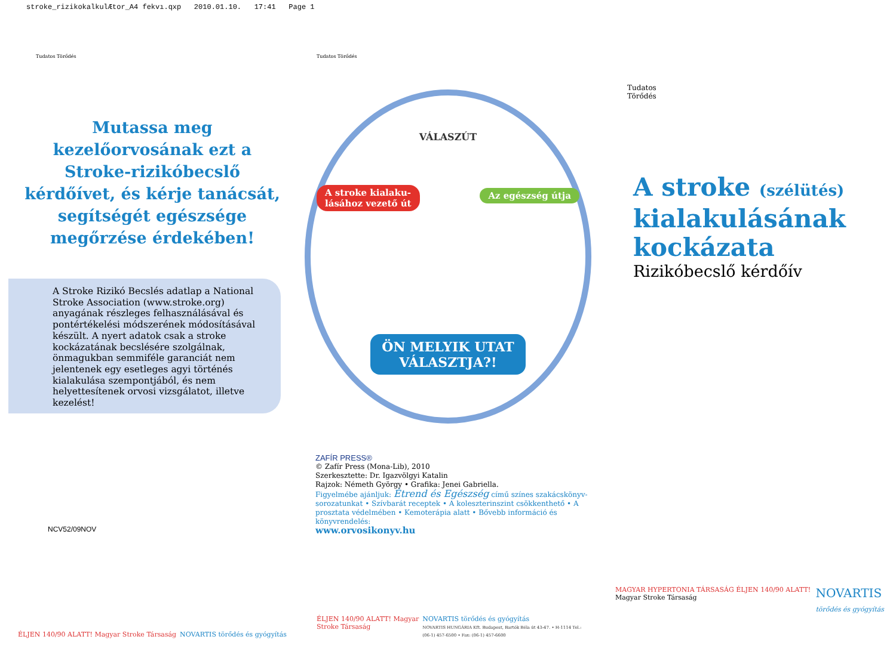stroke_rizikokalkulÆtor_A4 fekvı.qxp 2010.01.10. 17:41 Page 1
Tudatos Törődés
Mutassa meg kezelőorvosának ezt a Stroke-rizikóbecslő kérdőívet, és kérje tanácsát, segítségét egészsége megőrzése érdekében!
A Stroke Rizikó Becslés adatlap a National Stroke Association (www.stroke.org) anyagának részleges felhasználásával és pontértékelési módszerének módosításával készült. A nyert adatok csak a stroke kockázatának becslésére szolgálnak, önmagukban semmiféle garanciát nem jelentenek egy esetleges agyi történés kialakulása szempontjából, és nem helyettesítenek orvosi vizsgálatot, illetve kezelést!
NCV52/09NOV
ÉLJEN 140/90 ALATT! Magyar Stroke Társaság NOVARTIS törődés és gyógyítás
Tudatos Törődés
VÁLASZÚT
A stroke kialaku-
lásához vezető út
Az egészség útja
ÖN MELYIK UTAT VÁLASZTJA?!
ZAFÍR PRESS®
© Zafír Press (Mona-Lib), 2010
Szerkesztette: Dr. Igazvölgyi Katalin
Rajzok: Németh György • Grafika: Jenei Gabriella.
Figyelmébe ajánljuk: Étrend és Egészség című színes szakácskönyv-sorozatunkat • Szívbarát receptek • A koleszterinszint csökkenthető • A prosztata védelmében • Kemoterápia alatt • Bővebb információ és könyvrendelés:
www.orvosikonyv.hu
ÉLJEN 140/90 ALATT! Magyar Stroke Társaság NOVARTIS törődés és gyógyítás
NOVARTIS HUNGÁRIA Kft. Budapest, Bartók Béla út 43-47. • H-1114 Tel.: (06-1) 457-6500 • Fax: (06-1) 457-6600
Tudatos
Törődés
A stroke (szélütés)
kialakulásának
kockázata
Rizikóbecslő kérdőív
MAGYAR HYPERTONIA TÁRSASÁG ÉLJEN 140/90 ALATT!
Magyar Stroke Társaság NOVARTIS
törődés és gyógyítás